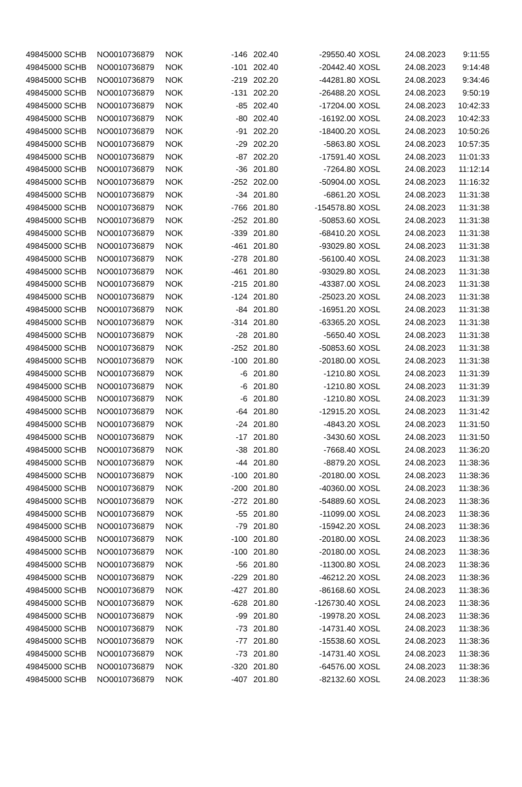| 49845000 | SCHB | NO0010736879 | NOK | -146 | 202.40 | -29550.40 | XOSL | 24.08.2023 | 9:11:55 |
| 49845000 | SCHB | NO0010736879 | NOK | -101 | 202.40 | -20442.40 | XOSL | 24.08.2023 | 9:14:48 |
| 49845000 | SCHB | NO0010736879 | NOK | -219 | 202.20 | -44281.80 | XOSL | 24.08.2023 | 9:34:46 |
| 49845000 | SCHB | NO0010736879 | NOK | -131 | 202.20 | -26488.20 | XOSL | 24.08.2023 | 9:50:19 |
| 49845000 | SCHB | NO0010736879 | NOK | -85 | 202.40 | -17204.00 | XOSL | 24.08.2023 | 10:42:33 |
| 49845000 | SCHB | NO0010736879 | NOK | -80 | 202.40 | -16192.00 | XOSL | 24.08.2023 | 10:42:33 |
| 49845000 | SCHB | NO0010736879 | NOK | -91 | 202.20 | -18400.20 | XOSL | 24.08.2023 | 10:50:26 |
| 49845000 | SCHB | NO0010736879 | NOK | -29 | 202.20 | -5863.80 | XOSL | 24.08.2023 | 10:57:35 |
| 49845000 | SCHB | NO0010736879 | NOK | -87 | 202.20 | -17591.40 | XOSL | 24.08.2023 | 11:01:33 |
| 49845000 | SCHB | NO0010736879 | NOK | -36 | 201.80 | -7264.80 | XOSL | 24.08.2023 | 11:12:14 |
| 49845000 | SCHB | NO0010736879 | NOK | -252 | 202.00 | -50904.00 | XOSL | 24.08.2023 | 11:16:32 |
| 49845000 | SCHB | NO0010736879 | NOK | -34 | 201.80 | -6861.20 | XOSL | 24.08.2023 | 11:31:38 |
| 49845000 | SCHB | NO0010736879 | NOK | -766 | 201.80 | -154578.80 | XOSL | 24.08.2023 | 11:31:38 |
| 49845000 | SCHB | NO0010736879 | NOK | -252 | 201.80 | -50853.60 | XOSL | 24.08.2023 | 11:31:38 |
| 49845000 | SCHB | NO0010736879 | NOK | -339 | 201.80 | -68410.20 | XOSL | 24.08.2023 | 11:31:38 |
| 49845000 | SCHB | NO0010736879 | NOK | -461 | 201.80 | -93029.80 | XOSL | 24.08.2023 | 11:31:38 |
| 49845000 | SCHB | NO0010736879 | NOK | -278 | 201.80 | -56100.40 | XOSL | 24.08.2023 | 11:31:38 |
| 49845000 | SCHB | NO0010736879 | NOK | -461 | 201.80 | -93029.80 | XOSL | 24.08.2023 | 11:31:38 |
| 49845000 | SCHB | NO0010736879 | NOK | -215 | 201.80 | -43387.00 | XOSL | 24.08.2023 | 11:31:38 |
| 49845000 | SCHB | NO0010736879 | NOK | -124 | 201.80 | -25023.20 | XOSL | 24.08.2023 | 11:31:38 |
| 49845000 | SCHB | NO0010736879 | NOK | -84 | 201.80 | -16951.20 | XOSL | 24.08.2023 | 11:31:38 |
| 49845000 | SCHB | NO0010736879 | NOK | -314 | 201.80 | -63365.20 | XOSL | 24.08.2023 | 11:31:38 |
| 49845000 | SCHB | NO0010736879 | NOK | -28 | 201.80 | -5650.40 | XOSL | 24.08.2023 | 11:31:38 |
| 49845000 | SCHB | NO0010736879 | NOK | -252 | 201.80 | -50853.60 | XOSL | 24.08.2023 | 11:31:38 |
| 49845000 | SCHB | NO0010736879 | NOK | -100 | 201.80 | -20180.00 | XOSL | 24.08.2023 | 11:31:38 |
| 49845000 | SCHB | NO0010736879 | NOK | -6 | 201.80 | -1210.80 | XOSL | 24.08.2023 | 11:31:39 |
| 49845000 | SCHB | NO0010736879 | NOK | -6 | 201.80 | -1210.80 | XOSL | 24.08.2023 | 11:31:39 |
| 49845000 | SCHB | NO0010736879 | NOK | -6 | 201.80 | -1210.80 | XOSL | 24.08.2023 | 11:31:39 |
| 49845000 | SCHB | NO0010736879 | NOK | -64 | 201.80 | -12915.20 | XOSL | 24.08.2023 | 11:31:42 |
| 49845000 | SCHB | NO0010736879 | NOK | -24 | 201.80 | -4843.20 | XOSL | 24.08.2023 | 11:31:50 |
| 49845000 | SCHB | NO0010736879 | NOK | -17 | 201.80 | -3430.60 | XOSL | 24.08.2023 | 11:31:50 |
| 49845000 | SCHB | NO0010736879 | NOK | -38 | 201.80 | -7668.40 | XOSL | 24.08.2023 | 11:36:20 |
| 49845000 | SCHB | NO0010736879 | NOK | -44 | 201.80 | -8879.20 | XOSL | 24.08.2023 | 11:38:36 |
| 49845000 | SCHB | NO0010736879 | NOK | -100 | 201.80 | -20180.00 | XOSL | 24.08.2023 | 11:38:36 |
| 49845000 | SCHB | NO0010736879 | NOK | -200 | 201.80 | -40360.00 | XOSL | 24.08.2023 | 11:38:36 |
| 49845000 | SCHB | NO0010736879 | NOK | -272 | 201.80 | -54889.60 | XOSL | 24.08.2023 | 11:38:36 |
| 49845000 | SCHB | NO0010736879 | NOK | -55 | 201.80 | -11099.00 | XOSL | 24.08.2023 | 11:38:36 |
| 49845000 | SCHB | NO0010736879 | NOK | -79 | 201.80 | -15942.20 | XOSL | 24.08.2023 | 11:38:36 |
| 49845000 | SCHB | NO0010736879 | NOK | -100 | 201.80 | -20180.00 | XOSL | 24.08.2023 | 11:38:36 |
| 49845000 | SCHB | NO0010736879 | NOK | -100 | 201.80 | -20180.00 | XOSL | 24.08.2023 | 11:38:36 |
| 49845000 | SCHB | NO0010736879 | NOK | -56 | 201.80 | -11300.80 | XOSL | 24.08.2023 | 11:38:36 |
| 49845000 | SCHB | NO0010736879 | NOK | -229 | 201.80 | -46212.20 | XOSL | 24.08.2023 | 11:38:36 |
| 49845000 | SCHB | NO0010736879 | NOK | -427 | 201.80 | -86168.60 | XOSL | 24.08.2023 | 11:38:36 |
| 49845000 | SCHB | NO0010736879 | NOK | -628 | 201.80 | -126730.40 | XOSL | 24.08.2023 | 11:38:36 |
| 49845000 | SCHB | NO0010736879 | NOK | -99 | 201.80 | -19978.20 | XOSL | 24.08.2023 | 11:38:36 |
| 49845000 | SCHB | NO0010736879 | NOK | -73 | 201.80 | -14731.40 | XOSL | 24.08.2023 | 11:38:36 |
| 49845000 | SCHB | NO0010736879 | NOK | -77 | 201.80 | -15538.60 | XOSL | 24.08.2023 | 11:38:36 |
| 49845000 | SCHB | NO0010736879 | NOK | -73 | 201.80 | -14731.40 | XOSL | 24.08.2023 | 11:38:36 |
| 49845000 | SCHB | NO0010736879 | NOK | -320 | 201.80 | -64576.00 | XOSL | 24.08.2023 | 11:38:36 |
| 49845000 | SCHB | NO0010736879 | NOK | -407 | 201.80 | -82132.60 | XOSL | 24.08.2023 | 11:38:36 |